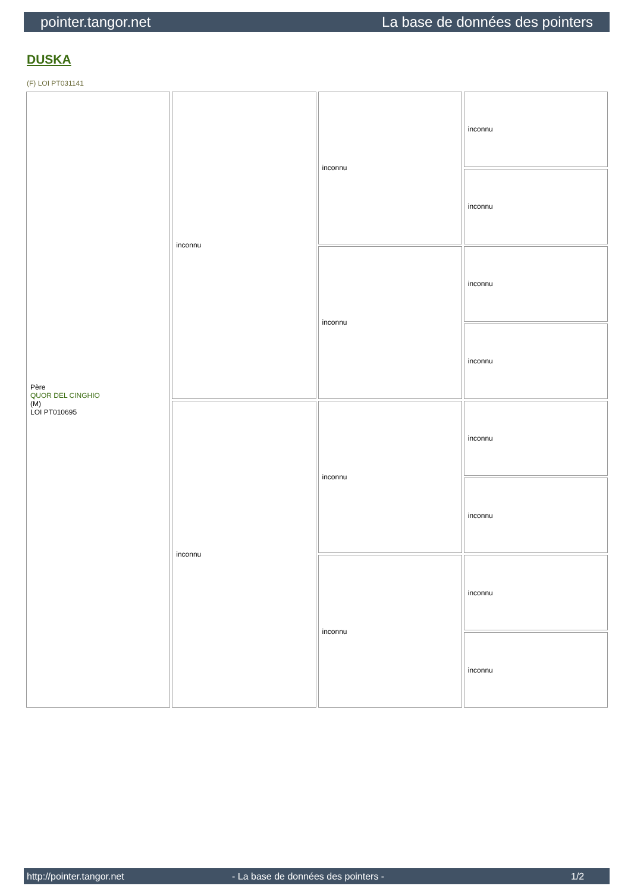pointer.tangor.net La base de données des pointers
DUSKA
(F) LOI PT031141
| Père QUOR DEL CINGHIO (M) LOI PT010695 | inconnu | inconnu | inconnu |
| | | | inconnu |
| | | inconnu | inconnu |
| | | | inconnu |
| | inconnu | inconnu | inconnu |
| | | | inconnu |
| | | inconnu | inconnu |
| | | | inconnu |
http://pointer.tangor.net - La base de données des pointers - 1/2